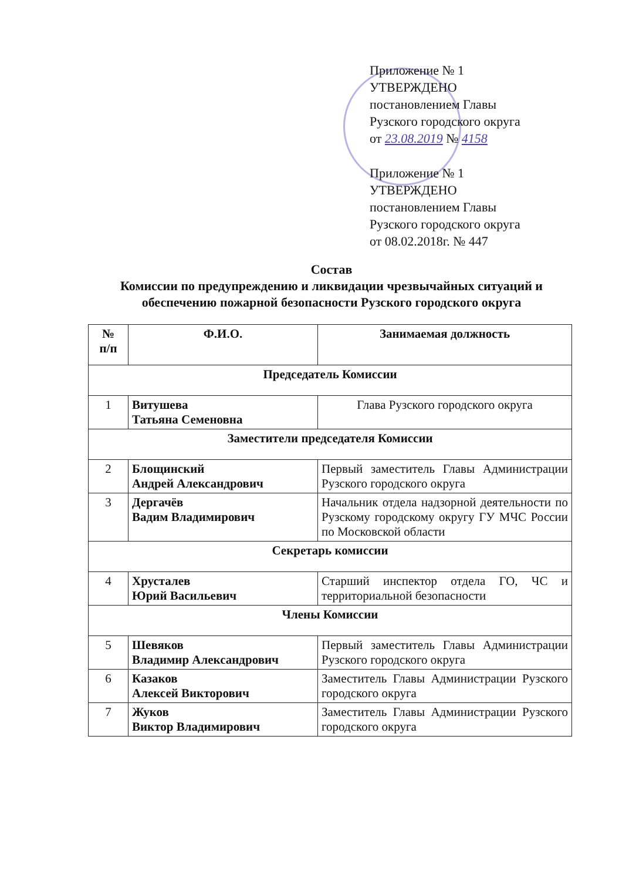Приложение № 1
УТВЕРЖДЕНО
постановлением Главы
Рузского городского округа
от 23.08.2019 № 4158
Приложение № 1
УТВЕРЖДЕНО
постановлением Главы
Рузского городского округа
от 08.02.2018г. № 447
Состав
Комиссии по предупреждению и ликвидации чрезвычайных ситуаций и обеспечению пожарной безопасности Рузского городского округа
| № п/п | Ф.И.О. | Занимаемая должность |
| --- | --- | --- |
| Председатель Комиссии | | |
| 1 | Витушева Татьяна Семеновна | Глава Рузского городского округа |
| Заместители председателя Комиссии | | |
| 2 | Блощинский Андрей Александрович | Первый заместитель Главы Администрации Рузского городского округа |
| 3 | Дергачёв Вадим Владимирович | Начальник отдела надзорной деятельности по Рузскому городскому округу ГУ МЧС России по Московской области |
| Секретарь комиссии | | |
| 4 | Хрусталев Юрий Васильевич | Старший инспектор отдела ГО, ЧС и территориальной безопасности |
| Члены Комиссии | | |
| 5 | Шевяков Владимир Александрович | Первый заместитель Главы Администрации Рузского городского округа |
| 6 | Казаков Алексей Викторович | Заместитель Главы Администрации Рузского городского округа |
| 7 | Жуков Виктор Владимирович | Заместитель Главы Администрации Рузского городского округа |